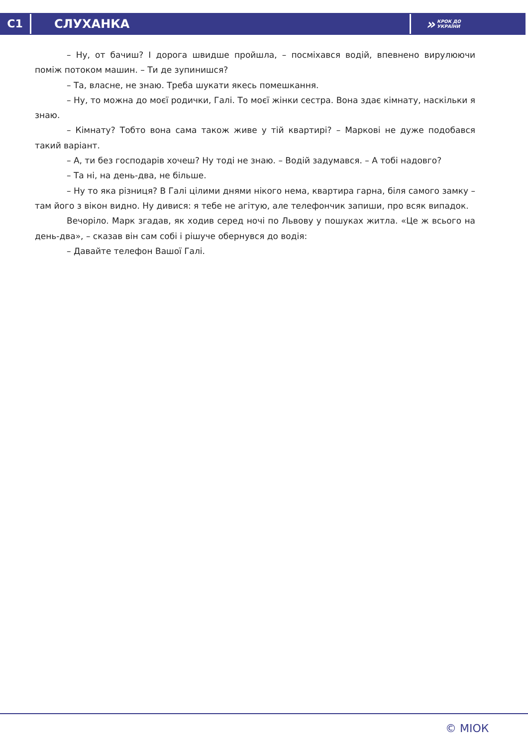C1
СЛУХАНКА
» КРОК ДО
УКРАЇНИ
– Ну, от бачиш? І дорога швидше пройшла, – посміхався водій, впевнено вирулюючи поміж потоком машин. – Ти де зупинишся?
– Та, власне, не знаю. Треба шукати якесь помешкання.
– Ну, то можна до моєї родички, Галі. То моєї жінки сестра. Вона здає кімнату, наскільки я знаю.
– Кімнату? Тобто вона сама також живе у тій квартирі? – Маркові не дуже подобався такий варіант.
– А, ти без господарів хочеш? Ну тоді не знаю. – Водій задумався. – А тобі надовго?
– Та ні, на день-два, не більше.
– Ну то яка різниця? В Галі цілими днями нікого нема, квартира гарна, біля самого замку – там його з вікон видно. Ну дивися: я тебе не агітую, але телефончик запиши, про всяк випадок.
Вечоріло. Марк згадав, як ходив серед ночі по Львову у пошуках житла. «Це ж всього на день-два», – сказав він сам собі і рішуче обернувся до водія:
– Давайте телефон Вашої Галі.
© МІОК